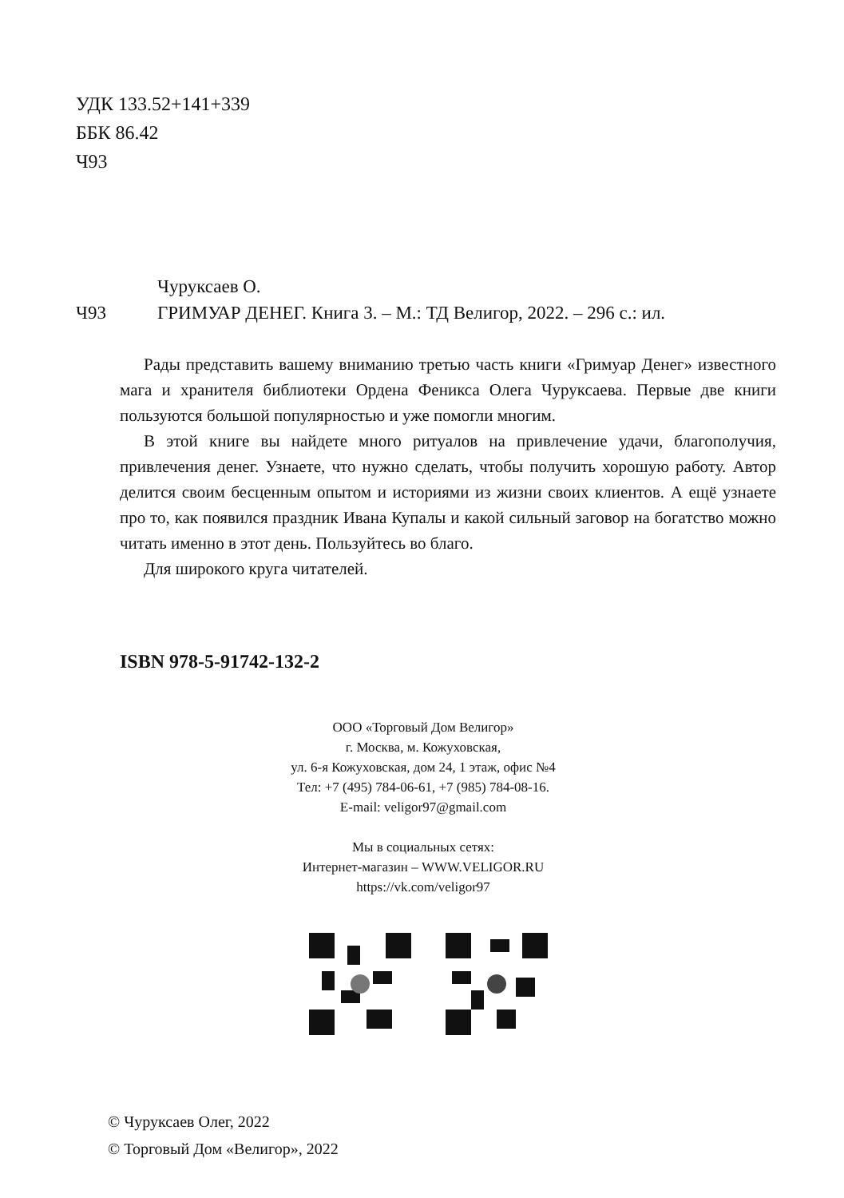УДК 133.52+141+339
ББК 86.42
Ч93
Чуруксаев О.
Ч93 ГРИМУАР ДЕНЕГ. Книга 3. – М.: ТД Велигор, 2022. – 296 с.: ил.
Рады представить вашему вниманию третью часть книги «Гримуар Денег» известного мага и хранителя библиотеки Ордена Феникса Олега Чуруксаева. Первые две книги пользуются большой популярностью и уже помогли многим.
В этой книге вы найдете много ритуалов на привлечение удачи, благополучия, привлечения денег. Узнаете, что нужно сделать, чтобы получить хорошую работу. Автор делится своим бесценным опытом и историями из жизни своих клиентов. А ещё узнаете про то, как появился праздник Ивана Купалы и какой сильный заговор на богатство можно читать именно в этот день. Пользуйтесь во благо.
Для широкого круга читателей.
ISBN 978-5-91742-132-2
ООО «Торговый Дом Велигор»
г. Москва, м. Кожуховская,
ул. 6-я Кожуховская, дом 24, 1 этаж, офис №4
Тел: +7 (495) 784-06-61, +7 (985) 784-08-16.
E-mail: veligor97@gmail.com
Мы в социальных сетях:
Интернет-магазин – WWW.VELIGOR.RU
https://vk.com/veligor97
© Чуруксаев Олег, 2022
© Торговый Дом «Велигор», 2022